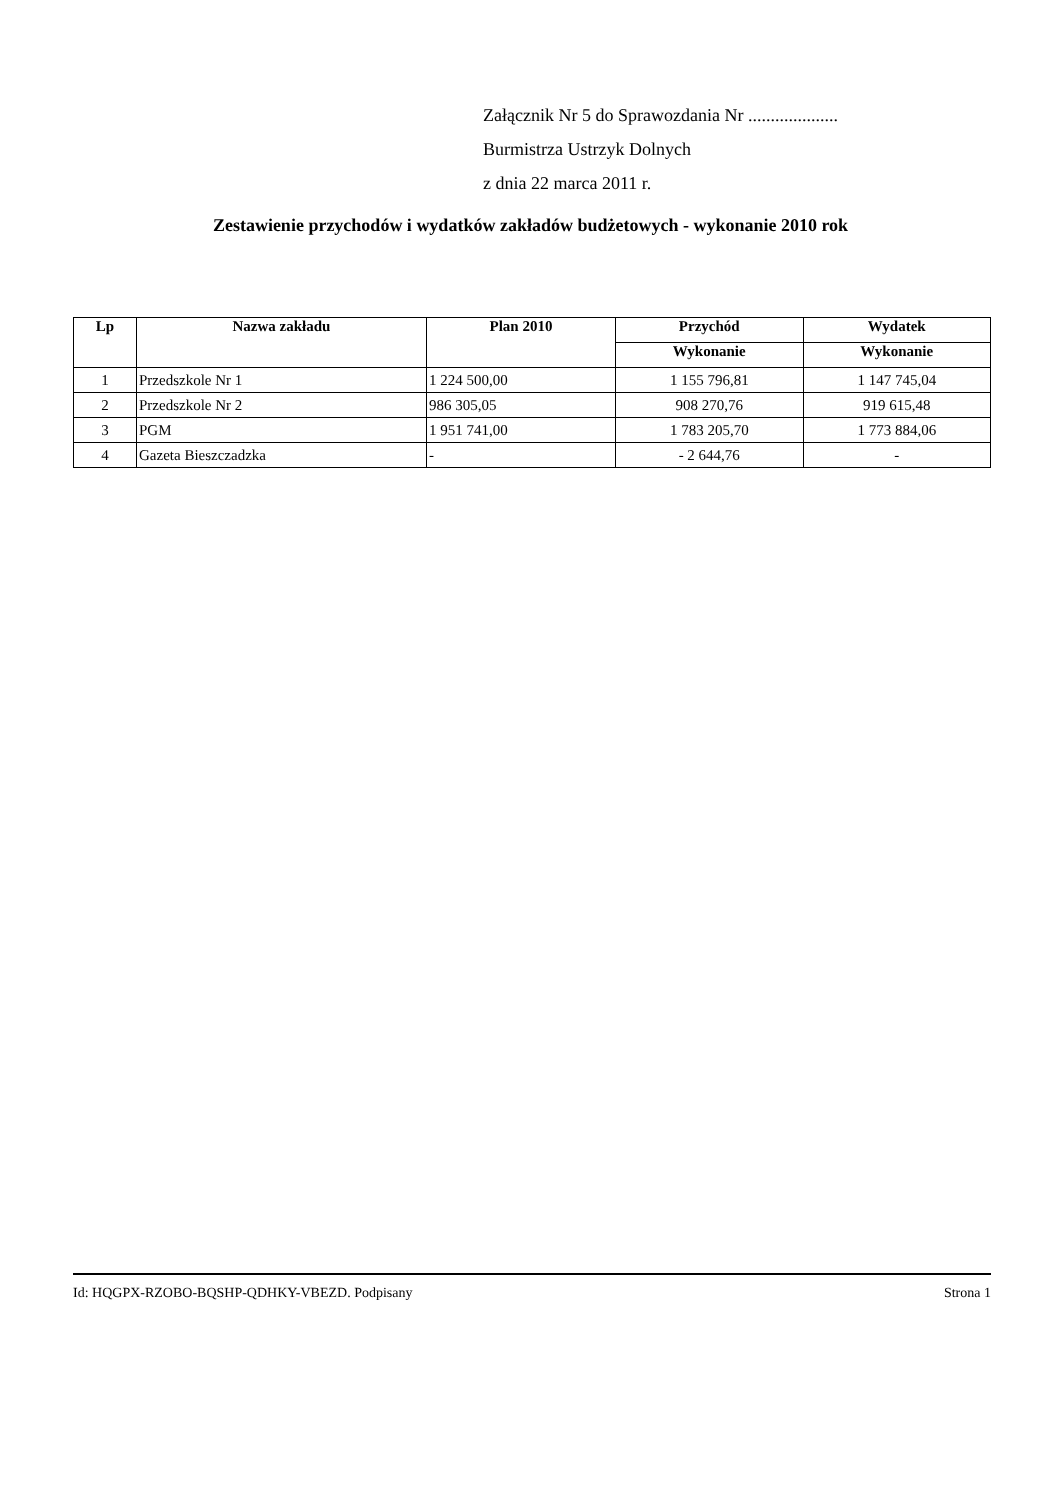Załącznik Nr 5 do Sprawozdania Nr ....................
Burmistrza Ustrzyk Dolnych
z dnia 22 marca 2011 r.
Zestawienie przychodów i wydatków zakładów budżetowych - wykonanie 2010 rok
| Lp | Nazwa zakładu | Plan 2010 | Przychód | Wydatek |
| --- | --- | --- | --- | --- |
| | | | Wykonanie | Wykonanie |
| 1 | Przedszkole Nr 1 | 1 224 500,00 | 1 155 796,81 | 1 147 745,04 |
| 2 | Przedszkole Nr 2 | 986 305,05 | 908 270,76 | 919 615,48 |
| 3 | PGM | 1 951 741,00 | 1 783 205,70 | 1 773 884,06 |
| 4 | Gazeta Bieszczadzka | - | - 2 644,76 | - |
Id: HQGPX-RZOBO-BQSHP-QDHKY-VBEZD. Podpisany Strona 1